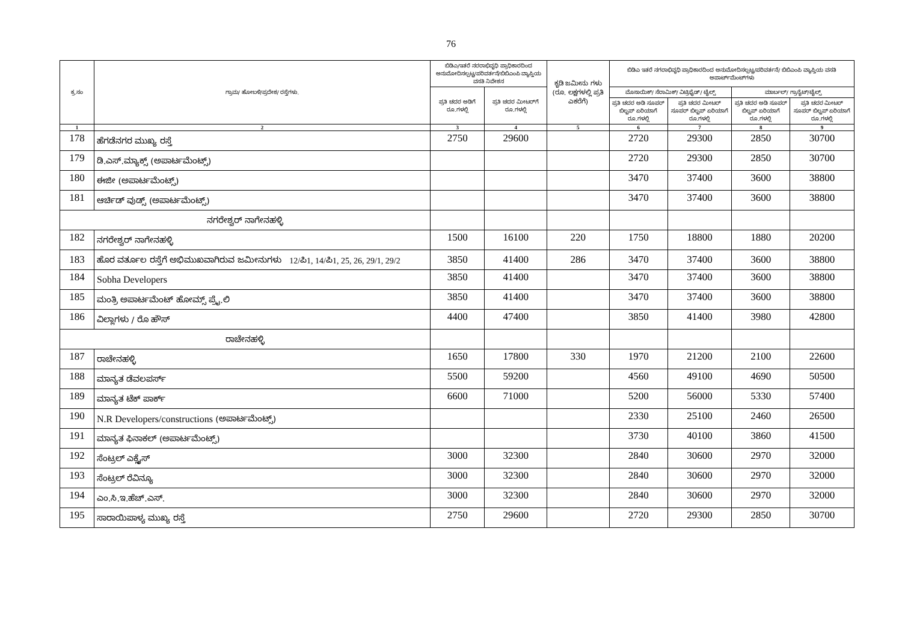76
| ಕ್ರ.ಸಂ | ಗ್ರಾಮ/ ಹೋಬಳಿ/ಪ್ರದೇಶ/ ರಸ್ತೆಗಳು. | ಬಿಡಿಎ/ಇತರೆ ನರರಾಭಿವೃಧಿ ಪ್ರಾಧಿಕಾರದಿಂದ ಅನುಮೋದಿಸಲ್ಪಟ್ಟ/ಪರಿವರ್ತನೆ/ಬಿಬಿಎಂಪಿ ವ್ಯಾಪ್ತಿಯ ವಸತಿ ನಿವೇಶನ | | ಕೃಡಿ ಜಮೀನು ಗಳು (ರೂ. ಲಕ್ಷಗಳಲ್ಲಿ ಪ್ರತಿ ಎಕರೆಗೆ) | ಬಿಡಿಎ ಇತರೆ ನಗರಾಭಿವೃಧಿ ಪ್ರಾಧಿಕಾರದಿಂದ ಅನುಮೋದಿಸಲ್ಪಟ್ಟ/ಪರಿವರ್ತನೆ/ ಬಿಬಿಎಂಪಿ ವ್ಯಾಪ್ತಿಯ ವಸತಿ ಅಪಾರ್ಟ್‌ಮೆಂಟ್‌ಗಳು | | | |
| --- | --- | --- | --- | --- | --- | --- | --- | --- |
| | | ಪ್ರತಿ ಚದರ ಅಡಿಗೆ ರೂ.ಗಳಲ್ಲಿ | ಪ್ರತಿ ಚದರ ಮೀಟರ್‌ಗೆ ರೂ.ಗಳಲ್ಲಿ | | ಮೊಸಾಯಿಕ್/ ಸೆರಾಮಿಕ್/ ವಿಟ್ರಿಫೈಡ್/ ಟೈಲ್ಸ್ | | ಮಾರ್ಬಲ್/ ಗ್ರಾನೈಟ್/ಟೈಲ್ಸ್ | |
| | | | | | ಪ್ರತಿ ಚದರ ಅಡಿ ಸೂಪರ್ ಬಿಲ್ಟಪ್ ಏರಿಯಾಗೆ ರೂ.ಗಳಲ್ಲಿ | ಪ್ರತಿ ಚದರ ಮೀಟರ್ ಸೂಪರ್ ಬಿಲ್ಟಪ್ ಏರಿಯಾಗೆ ರೂ.ಗಳಲ್ಲಿ | ಪ್ರತಿ ಚದರ ಅಡಿ ಸೂಪರ್ ಬಿಲ್ಟಪ್ ಏರಿಯಾಗೆ ರೂ.ಗಳಲ್ಲಿ | ಪ್ರತಿ ಚದರ ಮೀಟರ್ ಸೂಪರ್ ಬಿಲ್ಟಪ್ ಏರಿಯಾಗೆ ರೂ.ಗಳಲ್ಲಿ |
| 1 | 2 | 3 | 4 | 5 | 6 | 7 | 8 | 9 |
| 178 | ಹೆಗಡೆನಗರ ಮುಖ್ಯ ರಸ್ತೆ | 2750 | 29600 | | 2720 | 29300 | 2850 | 30700 |
| 179 | ಡಿ.ಎಸ್.ಮ್ಯಾಕ್ಸ್ (ಅಪಾರ್ಟಮೆಂಟ್ಸ್) | | | | 2720 | 29300 | 2850 | 30700 |
| 180 | ಈಜೀ (ಅಪಾರ್ಟಮೆಂಟ್ಸ್) | | | | 3470 | 37400 | 3600 | 38800 |
| 181 | ಆರ್ಚಿಡ್ ವುಡ್ಸ್ (ಅಪಾರ್ಟಮೆಂಟ್ಸ್) | | | | 3470 | 37400 | 3600 | 38800 |
| ನಗರೇಶ್ವರ್ ನಾಗೇನಹಳ್ಳಿ | | | | | | | | |
| 182 | ನಗರೇಶ್ವರ್ ನಾಗೇನಹಳ್ಳಿ | 1500 | 16100 | 220 | 1750 | 18800 | 1880 | 20200 |
| 183 | ಹೊರ ವರ್ತೂಲ ರಸ್ತೆಗೆ ಅಭಿಮುಖವಾಗಿರುವ ಜಮೀನುಗಳು 12/ಪಿ1, 14/ಪಿ1, 25, 26, 29/1, 29/2 | 3850 | 41400 | 286 | 3470 | 37400 | 3600 | 38800 |
| 184 | Sobha Developers | 3850 | 41400 | | 3470 | 37400 | 3600 | 38800 |
| 185 | ಮಂತ್ರಿ ಅಪಾರ್ಟಮೆಂಟ್ ಹೋಮ್ಸ್ ಪ್ರೈ.ಲಿ | 3850 | 41400 | | 3470 | 37400 | 3600 | 38800 |
| 186 | ವಿಲ್ಲಾಗಳು / ರೊ ಹೌಸ್ | 4400 | 47400 | | 3850 | 41400 | 3980 | 42800 |
| ರಾಚೇನಹಳ್ಳಿ | | | | | | | | |
| 187 | ರಾಚೇನಹಳ್ಳಿ | 1650 | 17800 | 330 | 1970 | 21200 | 2100 | 22600 |
| 188 | ಮಾನ್ಯತ ಡೆವಲಪರ್ಸ್ | 5500 | 59200 | | 4560 | 49100 | 4690 | 50500 |
| 189 | ಮಾನ್ಯತ ಟೆಕ್ ಪಾರ್ಕ್ | 6600 | 71000 | | 5200 | 56000 | 5330 | 57400 |
| 190 | N.R Developers/constructions (ಅಪಾರ್ಟಮೆಂಟ್ಸ್) | | | | 2330 | 25100 | 2460 | 26500 |
| 191 | ಮಾನ್ಯತ ಫಿನಾಕಲ್ (ಅಪಾರ್ಟಮೆಂಟ್ಸ್) | | | | 3730 | 40100 | 3860 | 41500 |
| 192 | ಸೆಂಟ್ರಲ್ ಎಕ್ಸೈಸ್ | 3000 | 32300 | | 2840 | 30600 | 2970 | 32000 |
| 193 | ಸೆಂಟ್ರಲ್ ರೆವಿನ್ಯೂ | 3000 | 32300 | | 2840 | 30600 | 2970 | 32000 |
| 194 | ಎಂ.ಸಿ.ಇ.ಹೆಚ್.ಎಸ್. | 3000 | 32300 | | 2840 | 30600 | 2970 | 32000 |
| 195 | ಸಾರಾಯಿಪಾಳ್ಯ ಮುಖ್ಯ ರಸ್ತೆ | 2750 | 29600 | | 2720 | 29300 | 2850 | 30700 |